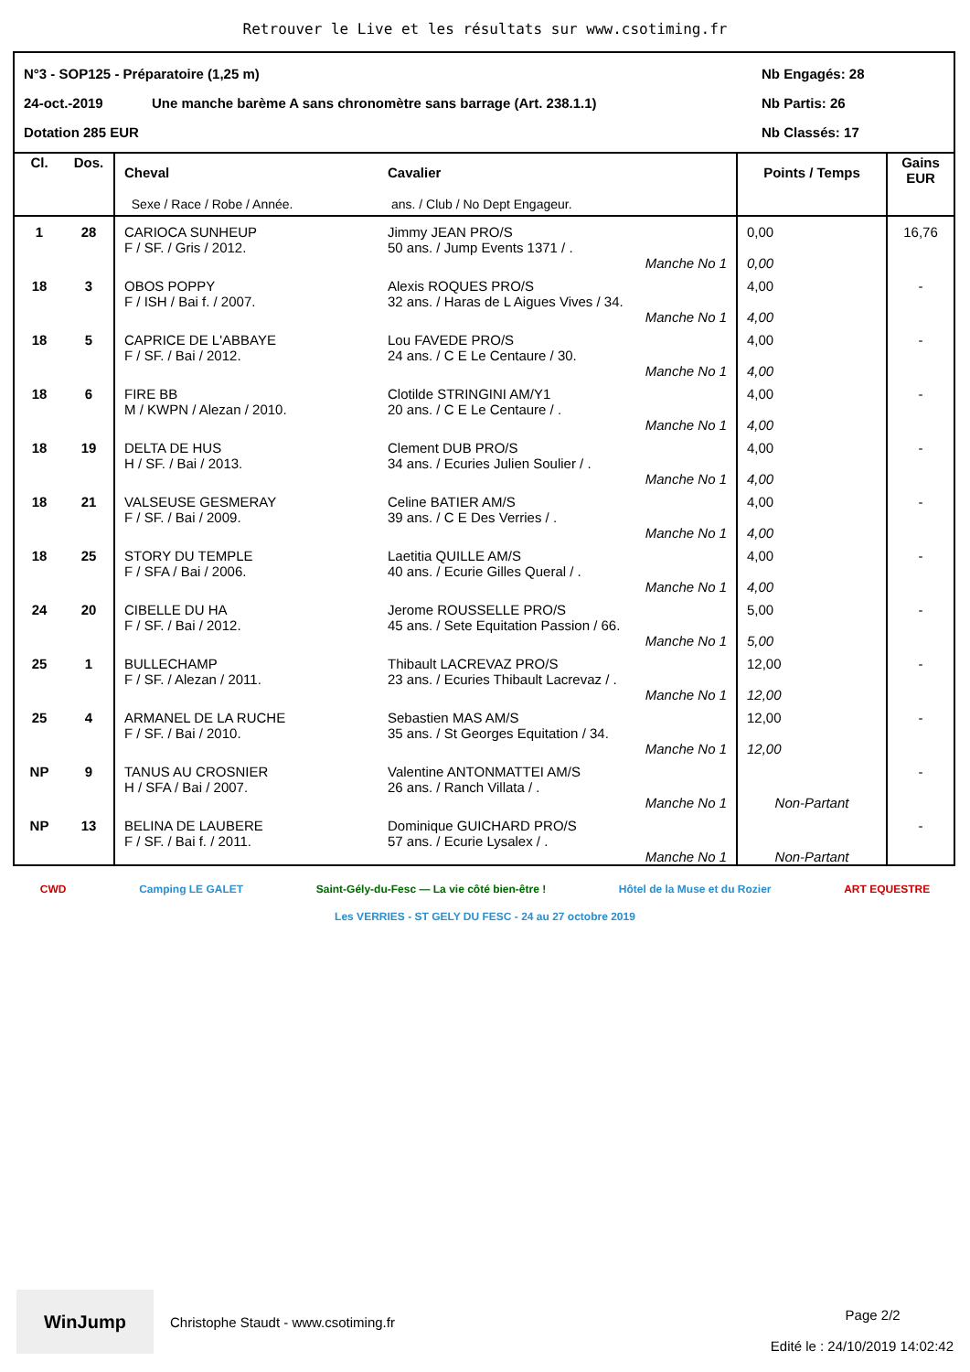Retrouver le Live et les résultats sur www.csotiming.fr
N°3 - SOP125 - Préparatoire (1,25 m) Nb Engagés: 28
24-oct.-2019 Une manche barème A sans chronomètre sans barrage (Art. 238.1.1) Nb Partis: 26
Dotation 285 EUR Nb Classés: 17
| Cl. | Dos. | Cheval Sexe / Race / Robe / Année. | Cavalier ans. / Club / No Dept Engageur. | Points / Temps | Gains EUR |
| --- | --- | --- | --- | --- | --- |
| 1 | 28 | CARIOCA SUNHEUP F / SF. / Gris / 2012. | Jimmy JEAN PRO/S 50 ans. / Jump Events 1371 / . Manche No 1 | 0,00 0,00 | 16,76 |
| 18 | 3 | OBOS POPPY F / ISH / Bai f. / 2007. | Alexis ROQUES PRO/S 32 ans. / Haras de L Aigues Vives / 34. Manche No 1 | 4,00 4,00 | - |
| 18 | 5 | CAPRICE DE L'ABBAYE F / SF. / Bai / 2012. | Lou FAVEDE PRO/S 24 ans. / C E Le Centaure / 30. Manche No 1 | 4,00 4,00 | - |
| 18 | 6 | FIRE BB M / KWPN / Alezan / 2010. | Clotilde STRINGINI AM/Y1 20 ans. / C E Le Centaure / . Manche No 1 | 4,00 4,00 | - |
| 18 | 19 | DELTA DE HUS H / SF. / Bai / 2013. | Clement DUB PRO/S 34 ans. / Ecuries Julien Soulier / . Manche No 1 | 4,00 4,00 | - |
| 18 | 21 | VALSEUSE GESMERAY F / SF. / Bai / 2009. | Celine BATIER AM/S 39 ans. / C E Des Verries / . Manche No 1 | 4,00 4,00 | - |
| 18 | 25 | STORY DU TEMPLE F / SFA / Bai / 2006. | Laetitia QUILLE AM/S 40 ans. / Ecurie Gilles Queral / . Manche No 1 | 4,00 4,00 | - |
| 24 | 20 | CIBELLE DU HA F / SF. / Bai / 2012. | Jerome ROUSSELLE PRO/S 45 ans. / Sete Equitation Passion / 66. Manche No 1 | 5,00 5,00 | - |
| 25 | 1 | BULLECHAMP F / SF. / Alezan / 2011. | Thibault LACREVAZ PRO/S 23 ans. / Ecuries Thibault Lacrevaz / . Manche No 1 | 12,00 12,00 | - |
| 25 | 4 | ARMANEL DE LA RUCHE F / SF. / Bai / 2010. | Sebastien MAS AM/S 35 ans. / St Georges Equitation / 34. Manche No 1 | 12,00 12,00 | - |
| NP | 9 | TANUS AU CROSNIER H / SFA / Bai / 2007. | Valentine ANTONMATTEI AM/S 26 ans. / Ranch Villata / . Manche No 1 | Non-Partant | - |
| NP | 13 | BELINA DE LAUBERE F / SF. / Bai f. / 2011. | Dominique GUICHARD PRO/S 57 ans. / Ecurie Lysalex / . Manche No 1 | Non-Partant | - |
CWD Camping LE GALET Saint-Gély-du-Fesc — La vie côté bien-être ! Hôtel de la Muse et du Rozier ART EQUESTRE Les VERRIES - ST GELY DU FESC - 24 au 27 octobre 2019
WinJump
Christophe Staudt - www.csotiming.fr
Page 2/2
Edité le : 24/10/2019 14:02:42